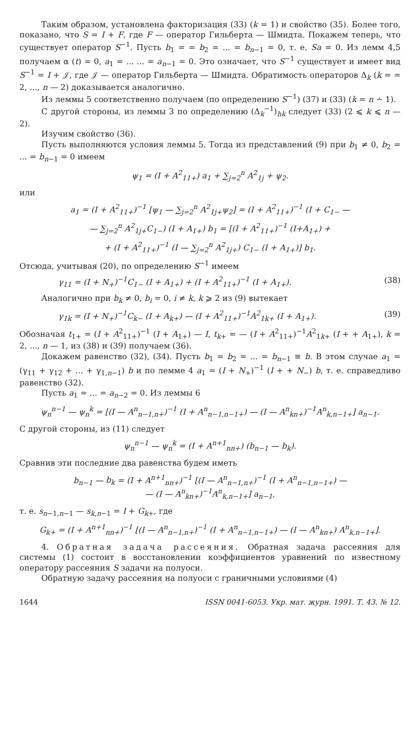Таким образом, установлена факторизация (33) (k = 1) и свойство (35). Более того, показано, что S = I + F, где F — оператор Гильберта — Шмидта. Покажем теперь, что существует оператор S<sup>−1</sup>. Пусть b<sub>1</sub> = = b<sub>2</sub> = ... = b<sub>n−1</sub> = 0, т. е. Sa = 0. Из лемм 4,5 получаем α (t) = 0, a<sub>1</sub> = ... ... = a<sub>n−1</sub> = 0. Это означает, что S<sup>−1</sup> существует и имеет вид S<sup>−1</sup> = I + 𝒥, где 𝒥 — оператор Гильберта — Шмидта. Обратимость операторов Δ<sub>k</sub> (k = = 2, ..., n — 2) доказывается аналогично.
Из леммы 5 соответственно получаем (по определению S<sup>−1</sup>) (37) и (33) (k = n ∸ 1).
С другой стороны, из леммы 3 по определению (Δ<sub>k</sub><sup>−1</sup>)<sub>hk</sub> следует (33) (2 ⩽ k ⩽ n — 2).
Изучим свойство (36).
Пусть выполняются условия леммы 5. Тогда из представлений (9) при b<sub>1</sub> ≠ 0, b<sub>2</sub> = ... = b<sub>n−1</sub> = 0 имеем
ψ<sub>1</sub> = (I + A<sup>2</sup><sub>11+</sub>) a<sub>1</sub> + ∑<sub>j=2</sub><sup>n</sup> A<sup>2</sup><sub>1j</sub> + ψ<sub>2</sub>.
или
a<sub>1</sub> = (I + A<sup>2</sup><sub>11+</sub>)<sup>−1</sup> [ψ<sub>1</sub> — ∑<sub>j=2</sub><sup>n</sup> A<sup>2</sup><sub>1j+</sub>ψ<sub>2</sub>] = (I + A<sup>2</sup><sub>11+</sub>)<sup>−1</sup> (I + C<sub>1−</sub> —
— ∑<sub>j=2</sub><sup>n</sup> A<sup>2</sup><sub>1j+</sub>C<sub>1−</sub>) (I + A<sub>1+</sub>) b<sub>1</sub> = [(I + A<sup>2</sup><sub>11+</sub>)<sup>−1</sup> (I+A<sub>1+</sub>) +
+ (I + A<sup>2</sup><sub>11+</sub>)<sup>−1</sup> (I — ∑<sub>j=2</sub><sup>n</sup> A<sup>2</sup><sub>1j+</sub>) C<sub>1−</sub> (I + A<sub>1+</sub>)] b<sub>1</sub>.
Отсюда, учитывая (20), по определению S<sup>−1</sup> имеем
γ<sub>11</sub> = (I + N<sub>+</sub>)<sup>−1</sup>C<sub>1−</sub> (I + A<sub>1+</sub>) + (I + A<sup>2</sup><sub>11+</sub>)<sup>−1</sup> (I + A<sub>1+</sub>). (38)
Аналогично при b<sub>k</sub> ≠ 0, b<sub>i</sub> = 0, i ≠ k, k ⩾ 2 из (9) вытекает
γ<sub>1k</sub> = (I + N<sub>+</sub>)<sup>−1</sup>C<sub>k−</sub> (I + A<sub>k+</sub>) — (I + A<sup>2</sup><sub>11+</sub>)<sup>−1</sup>A<sup>2</sup><sub>1k+</sub> (I + A<sub>1+</sub>). (39)
Обозначая t<sub>1+</sub> = (I + A<sup>2</sup><sub>11+</sub>)<sup>−1</sup> (I + A<sub>1+</sub>) — I, t<sub>k+</sub> = — (I + A<sup>2</sup><sub>11+</sub>)<sup>−1</sup>A<sup>2</sup><sub>1k+</sub> (I + + A<sub>1+</sub>), k = 2, ..., n — 1, из (38) и (39) получаем (36).
Докажем равенство (32), (34). Пусть b<sub>1</sub> = b<sub>2</sub> = ... = b<sub>n−1</sub> ≡ b. В этом случае a<sub>1</sub> = (γ<sub>11</sub> + γ<sub>12</sub> + ... + γ<sub>1,n−1</sub>) b и по лемме 4 a<sub>1</sub> = (I + N<sub>+</sub>)<sup>−1</sup> (I + + N<sub>−</sub>) b, т. е. справедливо равенство (32).
Пусть a<sub>1</sub> = ... = a<sub>n−2</sub> = 0. Из леммы 6
ψ<sub>n</sub><sup>n−1</sup> — ψ<sub>n</sub><sup>k</sup> = [(I — A<sup>n</sup><sub>n−1,n+</sub>)<sup>−1</sup> (I + A<sup>n</sup><sub>n−1,n−1+</sub>) — (I — A<sup>n</sup><sub>kn+</sub>)<sup>−1</sup>A<sup>n</sup><sub>k,n−1+</sub>] a<sub>n−1</sub>.
С другой стороны, из (11) следует
ψ<sub>n</sub><sup>n−1</sup> — ψ<sub>n</sub><sup>k</sup> = (I + A<sup>n+1</sup><sub>nn+</sub>) (b<sub>n−1</sub> — b<sub>k</sub>).
Сравнив эти последние два равенства будем иметь
b<sub>n−1</sub> — b<sub>k</sub> = (I + A<sup>n+1</sup><sub>nn+</sub>)<sup>−1</sup> [(I — A<sup>n</sup><sub>n−1,n+</sub>)<sup>−1</sup> (I + A<sup>n</sup><sub>n−1,n−1+</sub>) —
— (I — A<sup>n</sup><sub>kn+</sub>)<sup>−1</sup>A<sup>n</sup><sub>k,n−1+</sub>] a<sub>n−1</sub>,
т. е. s<sub>n−1,n−1</sub> — s<sub>k,n−1</sub> = I + G<sub>k+</sub>, где
G<sub>k+</sub> = (I + A<sup>n+1</sup><sub>nn+</sub>)<sup>−1</sup> [(I — A<sup>n</sup><sub>n−1,n+</sub>)<sup>−1</sup> (I + A<sup>n</sup><sub>n−1,n−1+</sub>) — (I — A<sup>n</sup><sub>kn+</sub>) A<sup>n</sup><sub>k,n−1+</sub>].
4. Обратная задача рассеяния. Обратная задача рассеяния для системы (1) состоит в восстановлении коэффициентов уравнений по известному оператору рассеяния S задачи на полуоси.
Обратную задачу рассеяния на полуоси с граничными условиями (4)
1644 ISSN 0041-6053. Укр. мат. журн. 1991. Т. 43. № 12.